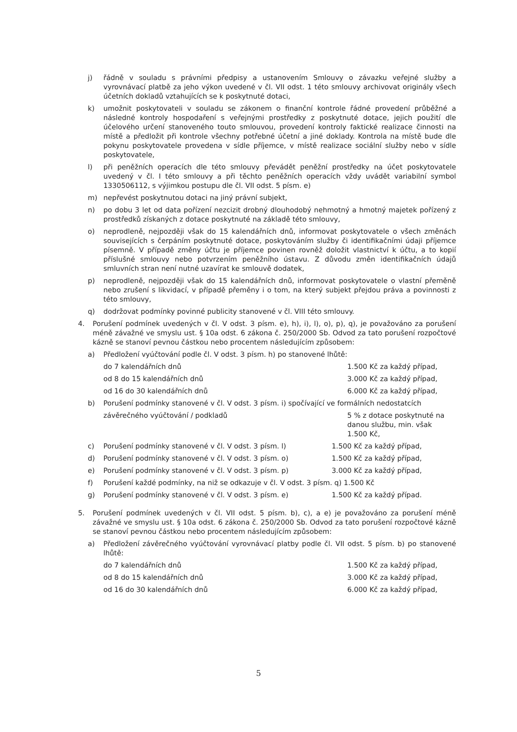j) řádně v souladu s právními předpisy a ustanovením Smlouvy o závazku veřejné služby a vyrovnávací platbě za jeho výkon uvedené v čl. VII odst. 1 této smlouvy archivovat originály všech účetních dokladů vztahujících se k poskytnuté dotaci,
k) umožnit poskytovateli v souladu se zákonem o finanční kontrole řádné provedení průběžné a následné kontroly hospodaření s veřejnými prostředky z poskytnuté dotace, jejich použití dle účelového určení stanoveného touto smlouvou, provedení kontroly faktické realizace činnosti na místě a předložit při kontrole všechny potřebné účetní a jiné doklady. Kontrola na místě bude dle pokynu poskytovatele provedena v sídle příjemce, v místě realizace sociální služby nebo v sídle poskytovatele,
l) při peněžních operacích dle této smlouvy převádět peněžní prostředky na účet poskytovatele uvedený v čl. I této smlouvy a při těchto peněžních operacích vždy uvádět variabilní symbol 1330506112, s výjimkou postupu dle čl. VII odst. 5 písm. e)
m) nepřevést poskytnutou dotaci na jiný právní subjekt,
n) po dobu 3 let od data pořízení nezcizit drobný dlouhodobý nehmotný a hmotný majetek pořízený z prostředků získaných z dotace poskytnuté na základě této smlouvy,
o) neprodleně, nejpozději však do 15 kalendářních dnů, informovat poskytovatele o všech změnách souvisejících s čerpáním poskytnuté dotace, poskytováním služby či identifikačními údaji příjemce písemně. V případě změny účtu je příjemce povinen rovněž doložit vlastnictví k účtu, a to kopií příslušné smlouvy nebo potvrzením peněžního ústavu. Z důvodu změn identifikačních údajů smluvních stran není nutné uzavírat ke smlouvě dodatek,
p) neprodleně, nejpozději však do 15 kalendářních dnů, informovat poskytovatele o vlastní přeměně nebo zrušení s likvidací, v případě přeměny i o tom, na který subjekt přejdou práva a povinnosti z této smlouvy,
q) dodržovat podmínky povinné publicity stanovené v čl. VIII této smlouvy.
4. Porušení podmínek uvedených v čl. V odst. 3 písm. e), h), i), l), o), p), q), je považováno za porušení méně závažné ve smyslu ust. § 10a odst. 6 zákona č. 250/2000 Sb. Odvod za tato porušení rozpočtové kázně se stanoví pevnou částkou nebo procentem následujícím způsobem:
a) Předložení vyúčtování podle čl. V odst. 3 písm. h) po stanovené lhůtě:
do 7 kalendářních dnů 1.500 Kč za každý případ,
od 8 do 15 kalendářních dnů 3.000 Kč za každý případ,
od 16 do 30 kalendářních dnů 6.000 Kč za každý případ,
b) Porušení podmínky stanovené v čl. V odst. 3 písm. i) spočívající ve formálních nedostatcích
závěrečného vyúčtování / podkladů 5 % z dotace poskytnuté na
danou službu, min. však
1.500 Kč,
c) Porušení podmínky stanovené v čl. V odst. 3 písm. l) 1.500 Kč za každý případ,
d) Porušení podmínky stanovené v čl. V odst. 3 písm. o) 1.500 Kč za každý případ,
e) Porušení podmínky stanovené v čl. V odst. 3 písm. p) 3.000 Kč za každý případ,
f) Porušení každé podmínky, na niž se odkazuje v čl. V odst. 3 písm. q) 1.500 Kč
g) Porušení podmínky stanovené v čl. V odst. 3 písm. e) 1.500 Kč za každý případ.
5. Porušení podmínek uvedených v čl. VII odst. 5 písm. b), c), a e) je považováno za porušení méně závažné ve smyslu ust. § 10a odst. 6 zákona č. 250/2000 Sb. Odvod za tato porušení rozpočtové kázně se stanoví pevnou částkou nebo procentem následujícím způsobem:
a) Předložení závěrečného vyúčtování vyrovnávací platby podle čl. VII odst. 5 písm. b) po stanovené lhůtě:
do 7 kalendářních dnů 1.500 Kč za každý případ,
od 8 do 15 kalendářních dnů 3.000 Kč za každý případ,
od 16 do 30 kalendářních dnů 6.000 Kč za každý případ,
5